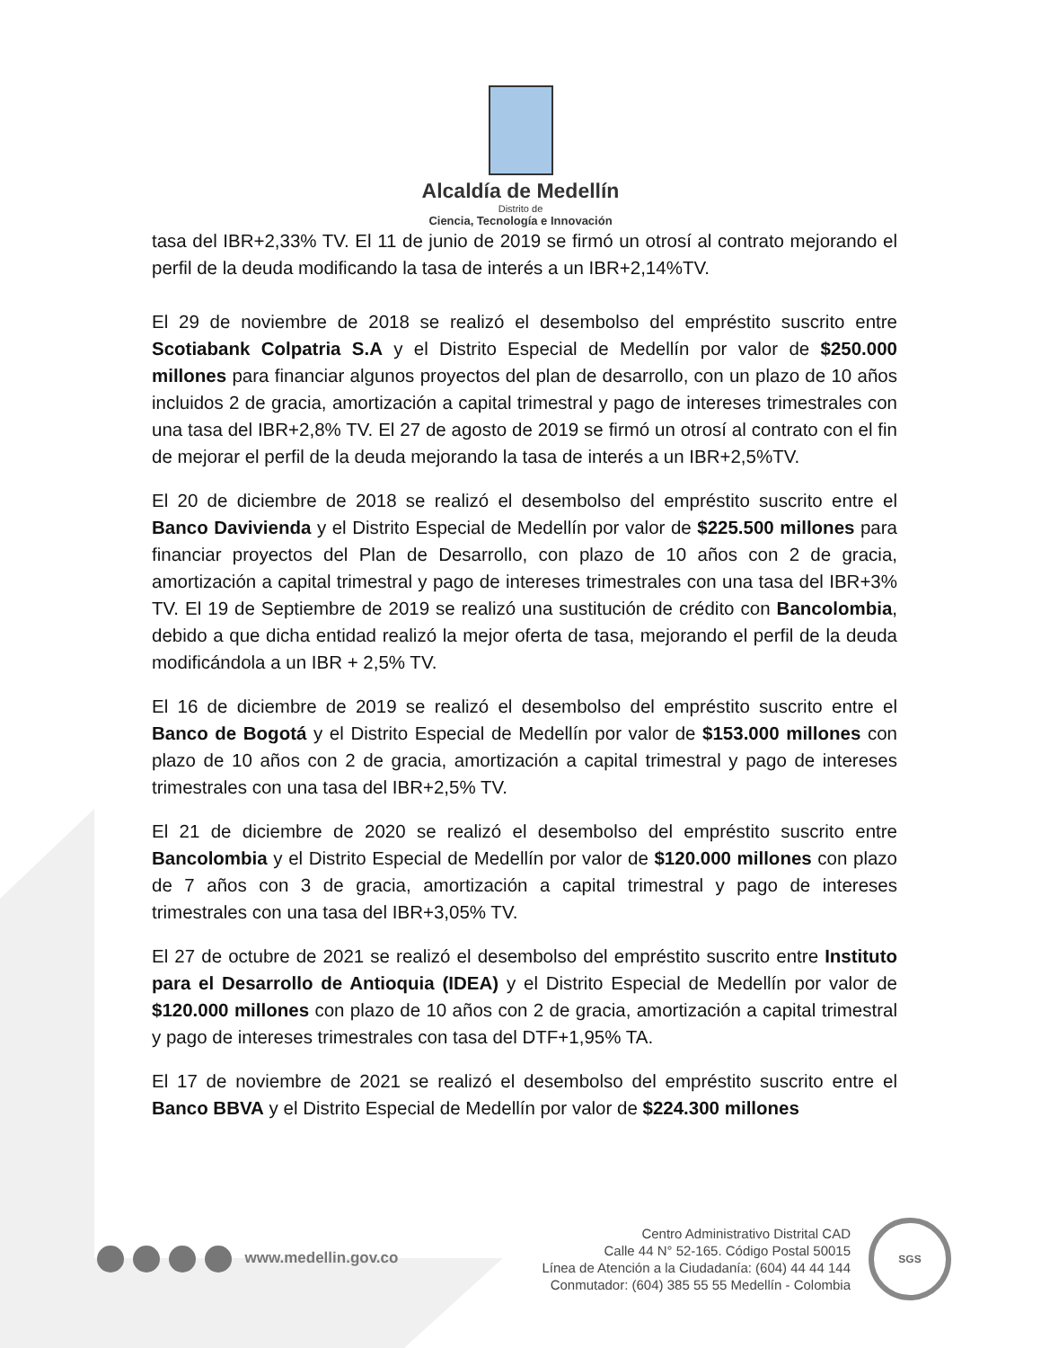Alcaldía de Medellín
Distrito de
Ciencia, Tecnología e Innovación
tasa del IBR+2,33% TV. El 11 de junio de 2019 se firmó un otrosí al contrato mejorando el perfil de la deuda modificando la tasa de interés a un IBR+2,14%TV.
El 29 de noviembre de 2018 se realizó el desembolso del empréstito suscrito entre Scotiabank Colpatria S.A y el Distrito Especial de Medellín por valor de $250.000 millones para financiar algunos proyectos del plan de desarrollo, con un plazo de 10 años incluidos 2 de gracia, amortización a capital trimestral y pago de intereses trimestrales con una tasa del IBR+2,8% TV. El 27 de agosto de 2019 se firmó un otrosí al contrato con el fin de mejorar el perfil de la deuda mejorando la tasa de interés a un IBR+2,5%TV.
El 20 de diciembre de 2018 se realizó el desembolso del empréstito suscrito entre el Banco Davivienda y el Distrito Especial de Medellín por valor de $225.500 millones para financiar proyectos del Plan de Desarrollo, con plazo de 10 años con 2 de gracia, amortización a capital trimestral y pago de intereses trimestrales con una tasa del IBR+3% TV. El 19 de Septiembre de 2019 se realizó una sustitución de crédito con Bancolombia, debido a que dicha entidad realizó la mejor oferta de tasa, mejorando el perfil de la deuda modificándola a un IBR + 2,5% TV.
El 16 de diciembre de 2019 se realizó el desembolso del empréstito suscrito entre el Banco de Bogotá y el Distrito Especial de Medellín por valor de $153.000 millones con plazo de 10 años con 2 de gracia, amortización a capital trimestral y pago de intereses trimestrales con una tasa del IBR+2,5% TV.
El 21 de diciembre de 2020 se realizó el desembolso del empréstito suscrito entre Bancolombia y el Distrito Especial de Medellín por valor de $120.000 millones con plazo de 7 años con 3 de gracia, amortización a capital trimestral y pago de intereses trimestrales con una tasa del IBR+3,05% TV.
El 27 de octubre de 2021 se realizó el desembolso del empréstito suscrito entre Instituto para el Desarrollo de Antioquia (IDEA) y el Distrito Especial de Medellín por valor de $120.000 millones con plazo de 10 años con 2 de gracia, amortización a capital trimestral y pago de intereses trimestrales con tasa del DTF+1,95% TA.
El 17 de noviembre de 2021 se realizó el desembolso del empréstito suscrito entre el Banco BBVA y el Distrito Especial de Medellín por valor de $224.300 millones
www.medellin.gov.co
Centro Administrativo Distrital CAD
Calle 44 N° 52-165. Código Postal 50015
Línea de Atención a la Ciudadanía: (604) 44 44 144
Conmutador: (604) 385 55 55 Medellín - Colombia
SGS